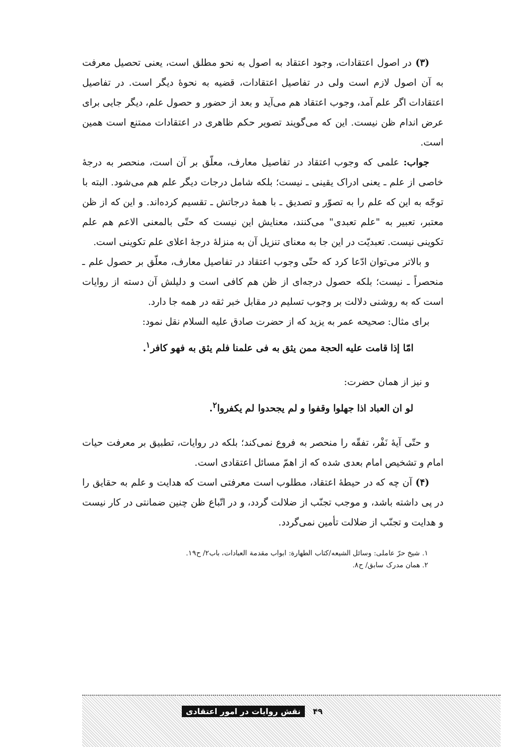(۳) در اصول اعتقادات، وجود اعتقاد به اصول به نحو مطلق است، یعنی تحصیل معرفت به آن اصول لازم است ولی در تفاصیل اعتقادات، قضیه به نحوهٔ دیگر است. در تفاصیل اعتقادات اگر علم آمد، وجوب اعتقاد هم می‌آید و بعد از حضور و حصول علم، دیگر جایی برای عرض اندام ظن نیست. این که می‌گویند تصویر حکم ظاهری در اعتقادات ممتنع است همین است.
جواب: علمی که وجوب اعتقاد در تفاصیل معارف، معلّق بر آن است، منحصر به درجهٔ خاصی از علم ـ یعنی ادراک یقینی ـ نیست؛ بلکه شامل درجات دیگر علم هم می‌شود. البته با توجّه به این که علم را به تصوّر و تصدیق ـ با همهٔ درجاتش ـ تقسیم کرده‌اند. و این که از ظن معتبر، تعبیر به "علم تعبدی" می‌کنند، معنایش این نیست که حتّی بالمعنی الاعم هم علم تکوینی نیست. تعبدیّت در این جا به معنای تنزیل آن به منزلهٔ درجهٔ اعلای علم تکوینی است.
و بالاتر می‌توان ادّعا کرد که حتّی وجوب اعتقاد در تفاصیل معارف، معلّق بر حصول علم ـ منحصراً ـ نیست؛ بلکه حصول درجه‌ای از ظن هم کافی است و دلیلش آن دسته از روایات است که به روشنی دلالت بر وجوب تسلیم در مقابل خبر ثقه در همه جا دارد.
برای مثال: صحیحه عمر به یزید که از حضرت صادق علیه السلام نقل نمود:
امّا إذا قامت علیه الحجة ممن یثق به فی علمنا فلم یثق به فهو کافر<sup>۱</sup>.
و نیز از همان حضرت:
لو ان العباد اذا جهلوا وقفوا و لم یجحدوا لم یکفروا<sup>۲</sup>.
و حتّی آیهٔ نَفْر، تفقّه را منحصر به فروع نمی‌کند؛ بلکه در روایات، تطبیق بر معرفت حیات امام و تشخیص امام بعدی شده که از اهمّ مسائل اعتقادی است.
(۴) آن چه که در حیطهٔ اعتقاد، مطلوب است معرفتی است که هدایت و علم به حقایق را در پی داشته باشد، و موجب تجنّب از ضلالت گردد، و در اتّباع ظن چنین ضمانتی در کار نیست و هدایت و تجنّب از ضلالت تأمین نمی‌گردد.
۱. شیخ حرّ عاملی: وسائل الشیعه/کتاب الطهارة: ابواب مقدمة العبادات، باب۲/ ح۱۹.
۲. همان مدرک سابق/ ح۸.
۴۹ نقش روایات در امور اعتقادی